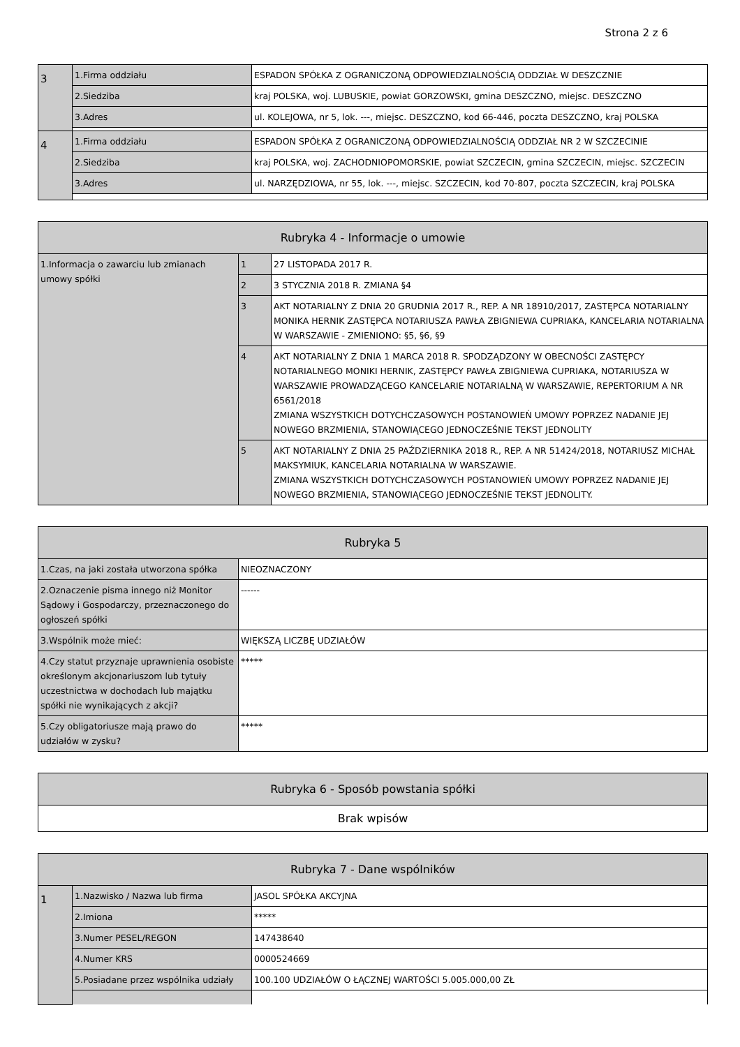Strona 2 z 6
| 3 | 1.Firma oddziału | ESPADON SPÓŁKA Z OGRANICZONĄ ODPOWIEDZIALNOŚCIĄ ODDZIAŁ W DESZCZNIE |
| | 2.Siedziba | kraj POLSKA, woj. LUBUSKIE, powiat GORZOWSKI, gmina DESZCZNO, miejsc. DESZCZNO |
| | 3.Adres | ul. KOLEJOWA, nr 5, lok. ---, miejsc. DESZCZNO, kod 66-446, poczta DESZCZNO, kraj POLSKA |
| 4 | 1.Firma oddziału | ESPADON SPÓŁKA Z OGRANICZONĄ ODPOWIEDZIALNOŚCIĄ ODDZIAŁ NR 2 W SZCZECINIE |
| | 2.Siedziba | kraj POLSKA, woj. ZACHODNIOPOMORSKIE, powiat SZCZECIN, gmina SZCZECIN, miejsc. SZCZECIN |
| | 3.Adres | ul. NARZĘDZIOWA, nr 55, lok. ---, miejsc. SZCZECIN, kod 70-807, poczta SZCZECIN, kraj POLSKA |
| Rubryka 4 - Informacje o umowie | | |
| --- | --- | --- |
| 1.Informacja o zawarciu lub zmianach umowy spółki | 1 | 27 LISTOPADA 2017 R. |
| | 2 | 3 STYCZNIA 2018 R. ZMIANA §4 |
| | 3 | AKT NOTARIALNY Z DNIA 20 GRUDNIA 2017 R., REP. A NR 18910/2017, ZASTĘPCA NOTARIALNY MONIKA HERNIK ZASTĘPCA NOTARIUSZA PAWŁA ZBIGNIEWA CUPRIAKA, KANCELARIA NOTARIALNA W WARSZAWIE - ZMIENIONO: §5, §6, §9 |
| | 4 | AKT NOTARIALNY Z DNIA 1 MARCA 2018 R. SPODZĄDZONY W OBECNOŚCI ZASTĘPCY NOTARIALNEGO MONIKI HERNIK, ZASTĘPCY PAWŁA ZBIGNIEWA CUPRIAKA, NOTARIUSZA W WARSZAWIE PROWADZĄCEGO KANCELARIE NOTARIALNĄ W WARSZAWIE, REPERTORIUM A NR 6561/2018 ZMIANA WSZYSTKICH DOTYCHCZASOWYCH POSTANOWIEŃ UMOWY POPRZEZ NADANIE JEJ NOWEGO BRZMIENIA, STANOWIĄCEGO JEDNOCZEŚNIE TEKST JEDNOLITY |
| | 5 | AKT NOTARIALNY Z DNIA 25 PAŹDZIERNIKA 2018 R., REP. A NR 51424/2018, NOTARIUSZ MICHAŁ MAKSYMIUK, KANCELARIA NOTARIALNA W WARSZAWIE. ZMIANA WSZYSTKICH DOTYCHCZASOWYCH POSTANOWIEŃ UMOWY POPRZEZ NADANIE JEJ NOWEGO BRZMIENIA, STANOWIĄCEGO JEDNOCZEŚNIE TEKST JEDNOLITY. |
| Rubryka 5 | |
| --- | --- |
| 1.Czas, na jaki została utworzona spółka | NIEOZNACZONY |
| 2.Oznaczenie pisma innego niż Monitor Sądowy i Gospodarczy, przeznaczonego do ogłoszeń spółki | ------ |
| 3.Wspólnik może mieć: | WIĘKSZĄ LICZBĘ UDZIAŁÓW |
| 4.Czy statut przyznaje uprawnienia osobiste określonym akcjonariuszom lub tytuły uczestnictwa w dochodach lub majątku spółki nie wynikających z akcji? | ***** |
| 5.Czy obligatoriusze mają prawo do udziałów w zysku? | ***** |
| Rubryka 6 - Sposób powstania spółki |
| --- |
| Brak wpisów |
| Rubryka 7 - Dane wspólników | | |
| --- | --- | --- |
| 1 | 1.Nazwisko / Nazwa lub firma | JASOL SPÓŁKA AKCYJNA |
| | 2.Imiona | ***** |
| | 3.Numer PESEL/REGON | 147438640 |
| | 4.Numer KRS | 0000524669 |
| | 5.Posiadane przez wspólnika udziały | 100.100 UDZIAŁÓW O ŁĄCZNEJ WARTOŚCI 5.005.000,00 ZŁ |